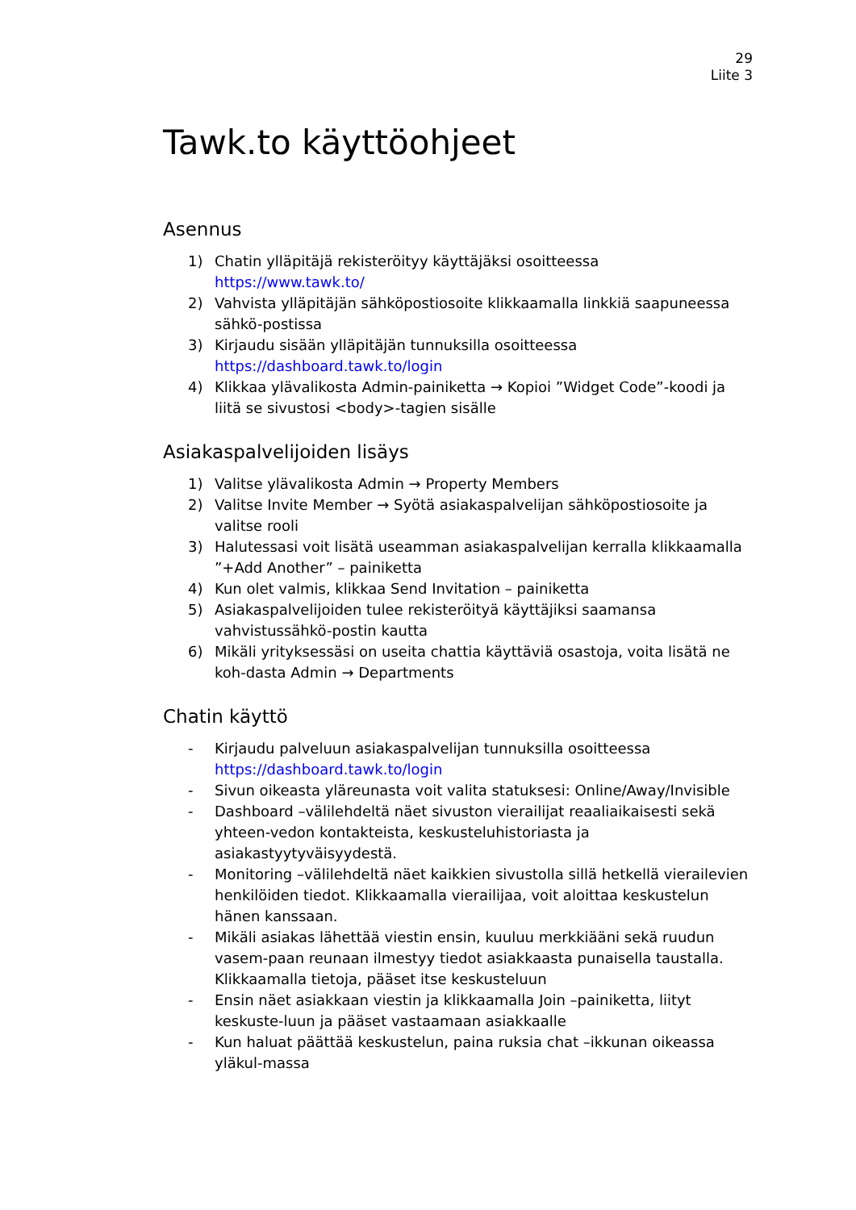29
Liite 3
Tawk.to käyttöohjeet
Asennus
1) Chatin ylläpitäjä rekisteröityy käyttäjäksi osoitteessa https://www.tawk.to/
2) Vahvista ylläpitäjän sähköpostiosoite klikkaamalla linkkiä saapuneessa sähkö-postissa
3) Kirjaudu sisään ylläpitäjän tunnuksilla osoitteessa https://dashboard.tawk.to/login
4) Klikkaa ylävalikosta Admin-painiketta → Kopioi ”Widget Code”-koodi ja liitä se sivustosi <body>-tagien sisälle
Asiakaspalvelijoiden lisäys
1) Valitse ylävalikosta Admin → Property Members
2) Valitse Invite Member → Syötä asiakaspalvelijan sähköpostiosoite ja valitse rooli
3) Halutessasi voit lisätä useamman asiakaspalvelijan kerralla klikkaamalla ”+Add Another” – painiketta
4) Kun olet valmis, klikkaa Send Invitation – painiketta
5) Asiakaspalvelijoiden tulee rekisteröityä käyttäjiksi saamansa vahvistussähkö-postin kautta
6) Mikäli yrityksessäsi on useita chattia käyttäviä osastoja, voita lisätä ne koh-dasta Admin → Departments
Chatin käyttö
- Kirjaudu palveluun asiakaspalvelijan tunnuksilla osoitteessa https://dashboard.tawk.to/login
- Sivun oikeasta yläreunasta voit valita statuksesi: Online/Away/Invisible
- Dashboard –välilehdeltä näet sivuston vierailijat reaaliaikaisesti sekä yhteen-vedon kontakteista, keskusteluhistoriasta ja asiakastyytyväisyydestä.
- Monitoring –välilehdeltä näet kaikkien sivustolla sillä hetkellä vierailevien henkilöiden tiedot. Klikkaamalla vierailijaa, voit aloittaa keskustelun hänen kanssaan.
- Mikäli asiakas lähettää viestin ensin, kuuluu merkkiääni sekä ruudun vasem-paan reunaan ilmestyy tiedot asiakkaasta punaisella taustalla. Klikkaamalla tietoja, pääset itse keskusteluun
- Ensin näet asiakkaan viestin ja klikkaamalla Join –painiketta, liityt keskuste-luun ja pääset vastaamaan asiakkaalle
- Kun haluat päättää keskustelun, paina ruksia chat –ikkunan oikeassa yläkul-massa